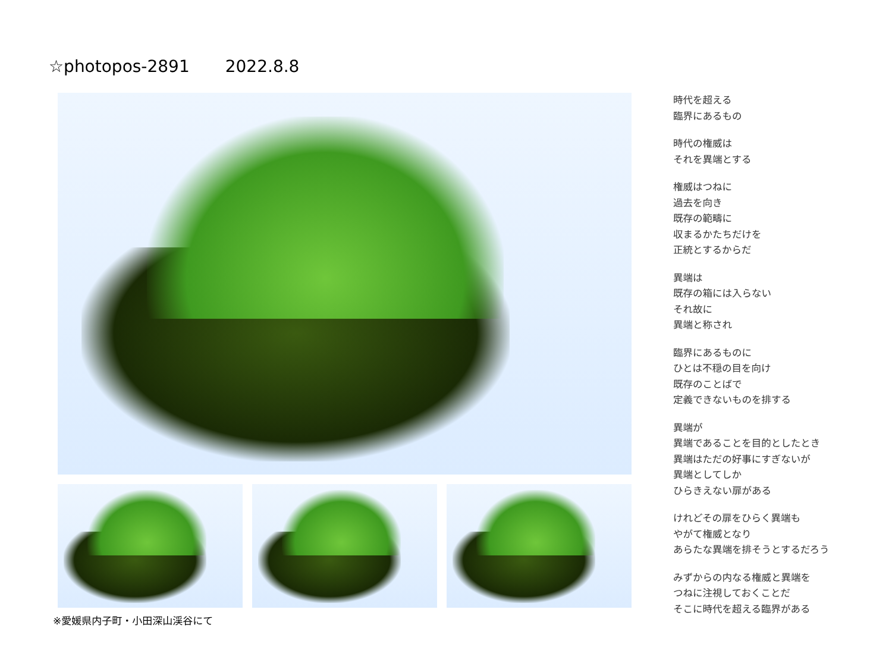☆photopos-2891 2022.8.8
※愛媛県内子町・小田深山渓谷にて
時代を超える
臨界にあるもの
時代の権威は
それを異端とする
権威はつねに
過去を向き
既存の範疇に
収まるかたちだけを
正統とするからだ
異端は
既存の箱には入らない
それ故に
異端と称され
臨界にあるものに
ひとは不穏の目を向け
既存のことばで
定義できないものを排する
異端が
異端であることを目的としたとき
異端はただの好事にすぎないが
異端としてしか
ひらきえない扉がある
けれどその扉をひらく異端も
やがて権威となり
あらたな異端を排そうとするだろう
みずからの内なる権威と異端を
つねに注視しておくことだ
そこに時代を超える臨界がある